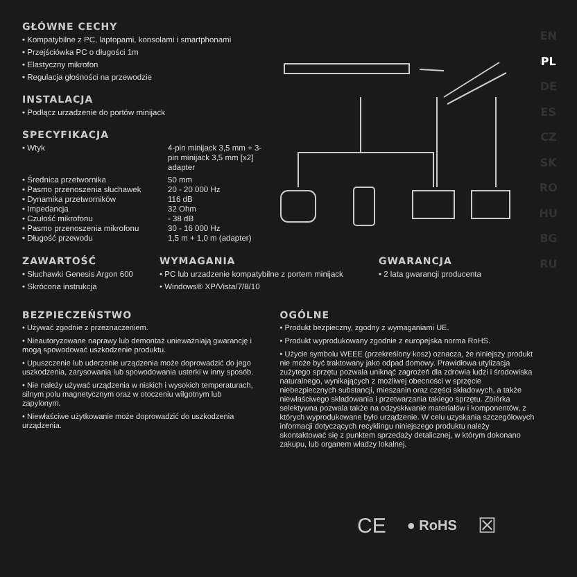EN
PL
DE
ES
CZ
SK
RO
HU
BG
RU
GŁÓWNE CECHY
• Kompatybilne z PC, laptopami, konsolami i smartphonami
• Przejściówka PC o długości 1m
• Elastyczny mikrofon
• Regulacja głośności na przewodzie
INSTALACJA
• Podłącz urzadzenie do portów minijack
SPECYFIKACJA
| • Wtyk | 4-pin minijack 3,5 mm + 3-pin minijack 3,5 mm [x2] adapter |
| • Średnica przetwornika | 50 mm |
| • Pasmo przenoszenia słuchawek | 20 - 20 000 Hz |
| • Dynamika przetworników | 116 dB |
| • Impedancja | 32 Ohm |
| • Czułość mikrofonu | - 38 dB |
| • Pasmo przenoszenia mikrofonu | 30 - 16 000 Hz |
| • Długość przewodu | 1,5 m + 1,0 m (adapter) |
ZAWARTOŚĆ
• Słuchawki Genesis Argon 600
• Skrócona instrukcja
WYMAGANIA
• PC lub urzadzenie kompatybilne z portem minijack
• Windows® XP/Vista/7/8/10
GWARANCJA
• 2 lata gwarancji producenta
BEZPIECZEŃSTWO
• Używać zgodnie z przeznaczeniem.
• Nieautoryzowane naprawy lub demontaż unieważniają gwarancję i mogą spowodować uszkodzenie produktu.
• Upuszczenie lub uderzenie urządzenia może doprowadzić do jego uszkodzenia, zarysowania lub spowodowania usterki w inny sposób.
• Nie należy używać urządzenia w niskich i wysokich temperaturach, silnym polu magnetycznym oraz w otoczeniu wilgotnym lub zapylonym.
• Niewłaściwe użytkowanie może doprowadzić do uszkodzenia urządzenia.
OGÓLNE
• Produkt bezpieczny, zgodny z wymaganiami UE.
• Produkt wyprodukowany zgodnie z europejska norma RoHS.
• Użycie symbolu WEEE (przekreślony kosz) oznacza, że niniejszy produkt nie może być traktowany jako odpad domowy. Prawidłowa utylizacja zużytego sprzętu pozwala uniknąć zagrożeń dla zdrowia ludzi i środowiska naturalnego, wynikających z możliwej obecności w sprzęcie niebezpiecznych substancji, mieszanin oraz części składowych, a także niewłaściwego składowania i przetwarzania takiego sprzętu. Zbiórka selektywna pozwala także na odzyskiwanie materiałów i komponentów, z których wyprodukowane było urządzenie. W celu uzyskania szczegółowych informacji dotyczących recyklingu niniejszego produktu należy skontaktować się z punktem sprzedaży detalicznej, w którym dokonano zakupu, lub organem władzy lokalnej.
CE ● RoHS ☒